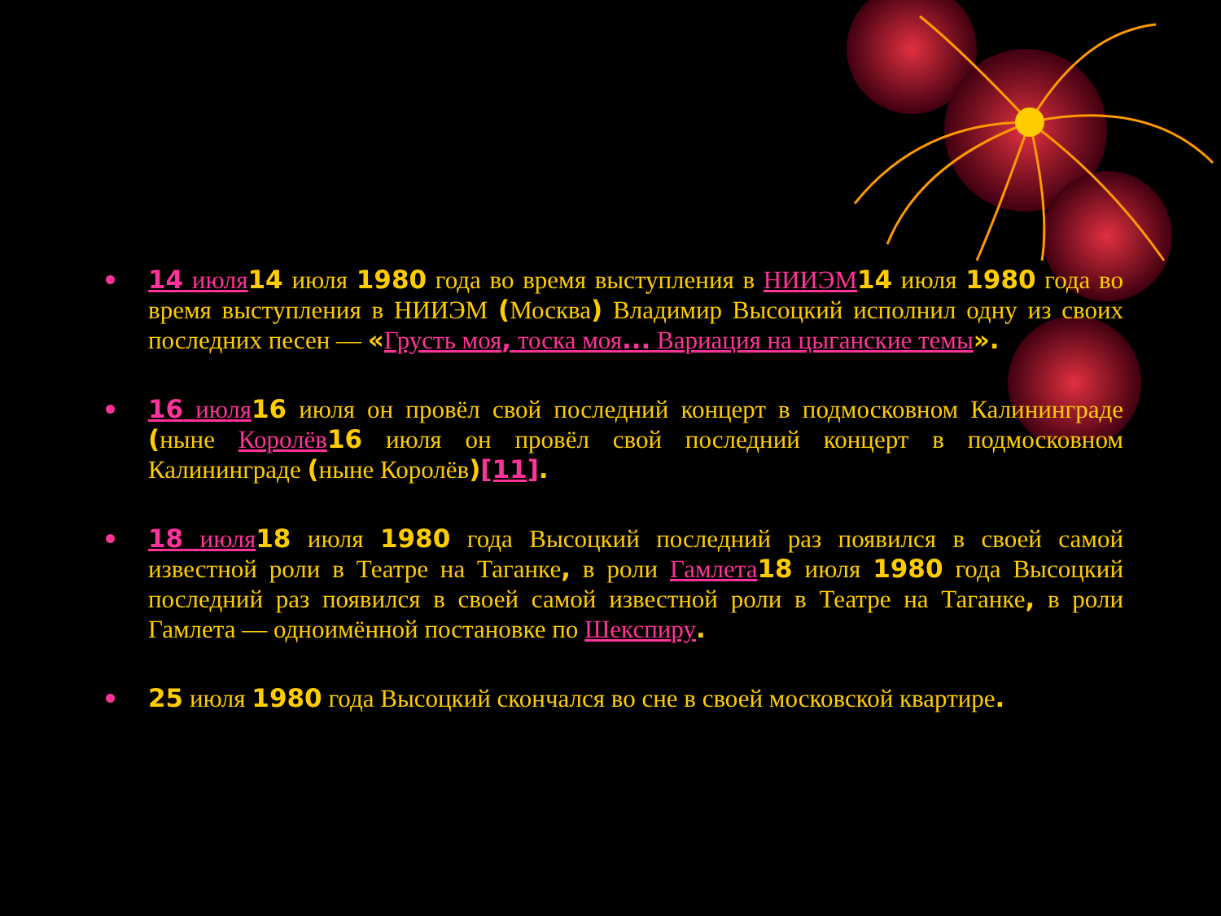14 июля 14 июля 1980 года во время выступления в НИИЭМ 14 июля 1980 года во время выступления в НИИЭМ (Москва) Владимир Высоцкий исполнил одну из своих последних песен — «Грусть моя, тоска моя... Вариация на цыганские темы».
16 июля 16 июля он провёл свой последний концерт в подмосковном Калининграде (ныне Королёв 16 июля он провёл свой последний концерт в подмосковном Калининграде (ныне Королёв)[11].
18 июля 18 июля 1980 года Высоцкий последний раз появился в своей самой известной роли в Театре на Таганке, в роли Гамлета 18 июля 1980 года Высоцкий последний раз появился в своей самой известной роли в Театре на Таганке, в роли Гамлета — одноимённой постановке по Шекспиру.
25 июля 1980 года Высоцкий скончался во сне в своей московской квартире.